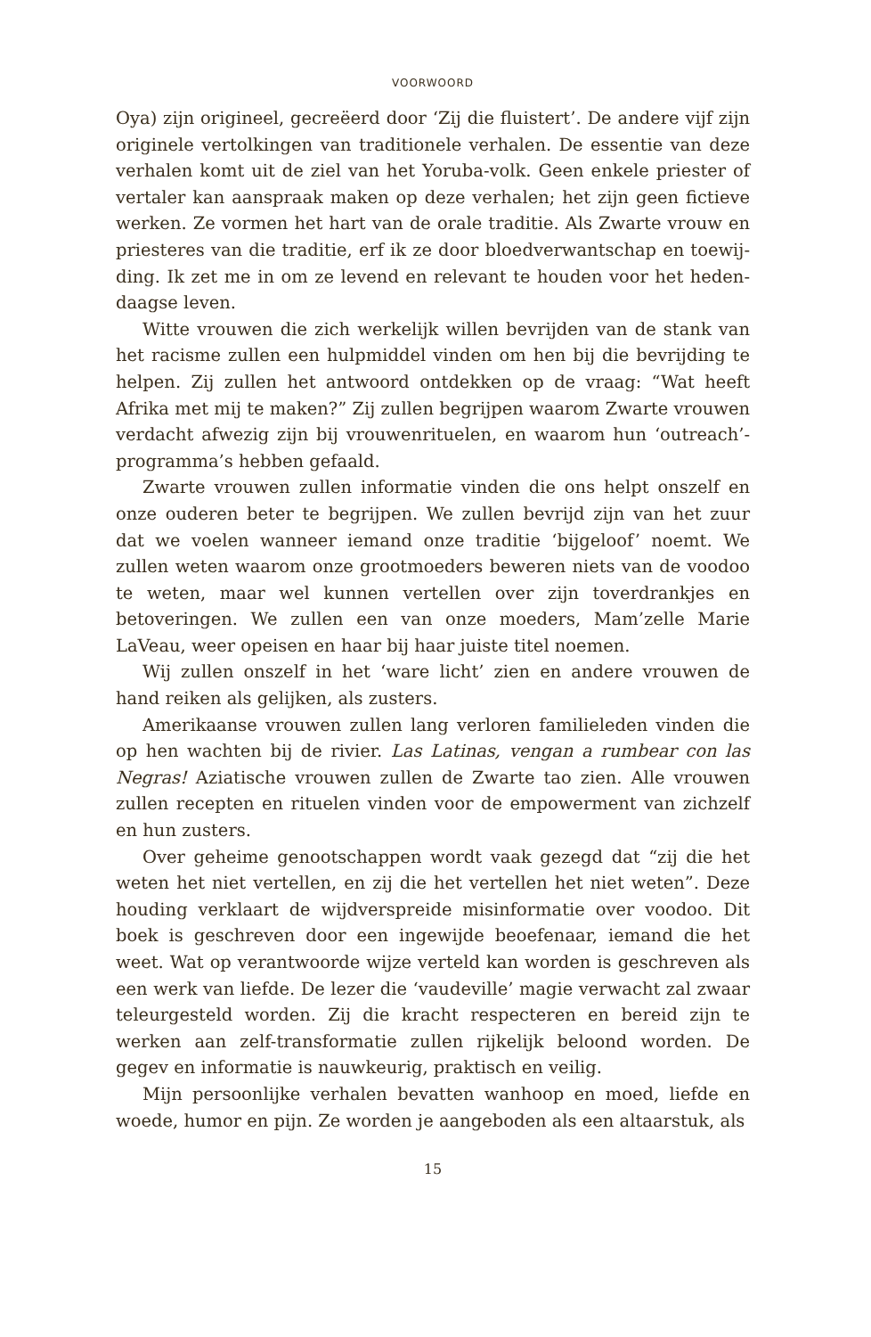VOORWOORD
Oya) zijn origineel, gecreëerd door ‘Zij die fluistert’. De andere vijf zijn originele vertolkingen van traditionele verhalen. De essentie van deze verhalen komt uit de ziel van het Yoruba-volk. Geen enkele priester of vertaler kan aanspraak maken op deze verhalen; het zijn geen fictieve werken. Ze vormen het hart van de orale traditie. Als Zwarte vrouw en priesteres van die traditie, erf ik ze door bloedverwantschap en toewij­ding. Ik zet me in om ze levend en relevant te houden voor het heden­daagse leven.
Witte vrouwen die zich werkelijk willen bevrijden van de stank van het racisme zullen een hulpmiddel vinden om hen bij die bevrijding te helpen. Zij zullen het antwoord ontdekken op de vraag: “Wat heeft Afrika met mij te maken?” Zij zullen begrijpen waarom Zwarte vrouwen verdacht afwezig zijn bij vrouwenrituelen, en waarom hun ‘outreach’-programma’s hebben gefaald.
Zwarte vrouwen zullen informatie vinden die ons helpt onszelf en onze ouderen beter te begrijpen. We zullen bevrijd zijn van het zuur dat we voelen wanneer iemand onze traditie ‘bijgeloof’ noemt. We zullen weten waarom onze grootmoeders beweren niets van de voodoo te weten, maar wel kunnen vertellen over zijn toverdrankjes en betoverin­gen. We zullen een van onze moeders, Mam’zelle Marie LaVeau, weer opeisen en haar bij haar juiste titel noemen.
Wij zullen onszelf in het ‘ware licht’ zien en andere vrouwen de hand reiken als gelijken, als zusters.
Amerikaanse vrouwen zullen lang verloren familieleden vinden die op hen wachten bij de rivier. Las Latinas, vengan a rumbear con las Negras! Aziatische vrouwen zullen de Zwarte tao zien. Alle vrouwen zullen recepten en rituelen vinden voor de empowerment van zichzelf en hun zusters.
Over geheime genootschappen wordt vaak gezegd dat “zij die het weten het niet vertellen, en zij die het vertellen het niet weten”. Deze houding verklaart de wijdverspreide misinformatie over voodoo. Dit boek is geschreven door een ingewijde beoefenaar, iemand die het weet. Wat op verantwoorde wijze verteld kan worden is geschreven als een werk van liefde. De lezer die ‘vaudeville’ magie verwacht zal zwaar teleurgesteld worden. Zij die kracht respecteren en bereid zijn te werken aan zelf-transformatie zullen rijkelijk beloond worden. De gegev en informatie is nauwkeurig, praktisch en veilig.
Mijn persoonlijke verhalen bevatten wanhoop en moed, liefde en woede, humor en pijn. Ze worden je aangeboden als een altaarstuk, als
15